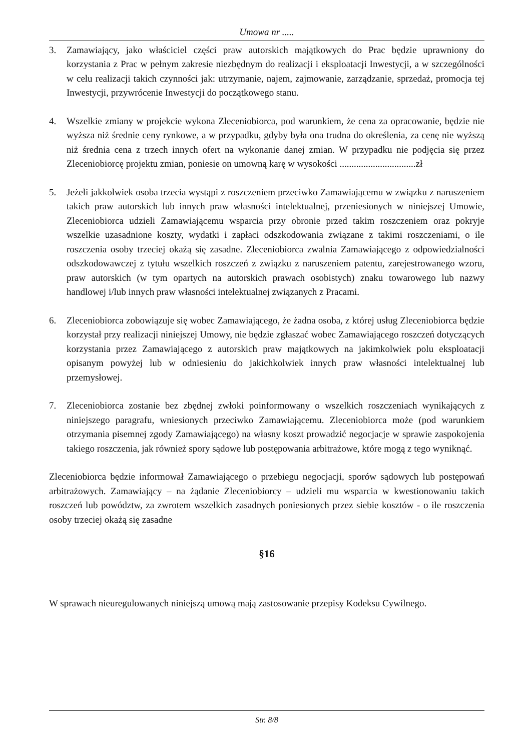Umowa nr .....
3. Zamawiający, jako właściciel części praw autorskich majątkowych do Prac będzie uprawniony do korzystania z Prac w pełnym zakresie niezbędnym do realizacji i eksploatacji Inwestycji, a w szczególności w celu realizacji takich czynności jak: utrzymanie, najem, zajmowanie, zarządzanie, sprzedaż, promocja tej Inwestycji, przywrócenie Inwestycji do początkowego stanu.
4. Wszelkie zmiany w projekcie wykona Zleceniobiorca, pod warunkiem, że cena za opracowanie, będzie nie wyższa niż średnie ceny rynkowe, a w przypadku, gdyby była ona trudna do określenia, za cenę nie wyższą niż średnia cena z trzech innych ofert na wykonanie danej zmian. W przypadku nie podjęcia się przez Zleceniobiorcę projektu zmian, poniesie on umowną karę w wysokości ................................zł
5. Jeżeli jakkolwiek osoba trzecia wystąpi z roszczeniem przeciwko Zamawiającemu w związku z naruszeniem takich praw autorskich lub innych praw własności intelektualnej, przeniesionych w niniejszej Umowie, Zleceniobiorca udzieli Zamawiającemu wsparcia przy obronie przed takim roszczeniem oraz pokryje wszelkie uzasadnione koszty, wydatki i zapłaci odszkodowania związane z takimi roszczeniami, o ile roszczenia osoby trzeciej okażą się zasadne. Zleceniobiorca zwalnia Zamawiającego z odpowiedzialności odszkodowawczej z tytułu wszelkich roszczeń z związku z naruszeniem patentu, zarejestrowanego wzoru, praw autorskich (w tym opartych na autorskich prawach osobistych) znaku towarowego lub nazwy handlowej i/lub innych praw własności intelektualnej związanych z Pracami.
6. Zleceniobiorca zobowiązuje się wobec Zamawiającego, że żadna osoba, z której usług Zleceniobiorca będzie korzystał przy realizacji niniejszej Umowy, nie będzie zgłaszać wobec Zamawiającego roszczeń dotyczących korzystania przez Zamawiającego z autorskich praw majątkowych na jakimkolwiek polu eksploatacji opisanym powyżej lub w odniesieniu do jakichkolwiek innych praw własności intelektualnej lub przemysłowej.
7. Zleceniobiorca zostanie bez zbędnej zwłoki poinformowany o wszelkich roszczeniach wynikających z niniejszego paragrafu, wniesionych przeciwko Zamawiającemu. Zleceniobiorca może (pod warunkiem otrzymania pisemnej zgody Zamawiającego) na własny koszt prowadzić negocjacje w sprawie zaspokojenia takiego roszczenia, jak również spory sądowe lub postępowania arbitrażowe, które mogą z tego wyniknąć.
Zleceniobiorca będzie informował Zamawiającego o przebiegu negocjacji, sporów sądowych lub postępowań arbitrażowych. Zamawiający – na żądanie Zleceniobiorcy – udzieli mu wsparcia w kwestionowaniu takich roszczeń lub powództw, za zwrotem wszelkich zasadnych poniesionych przez siebie kosztów - o ile roszczenia osoby trzeciej okażą się zasadne
§16
W sprawach nieuregulowanych niniejszą umową mają zastosowanie przepisy Kodeksu Cywilnego.
Str. 8/8